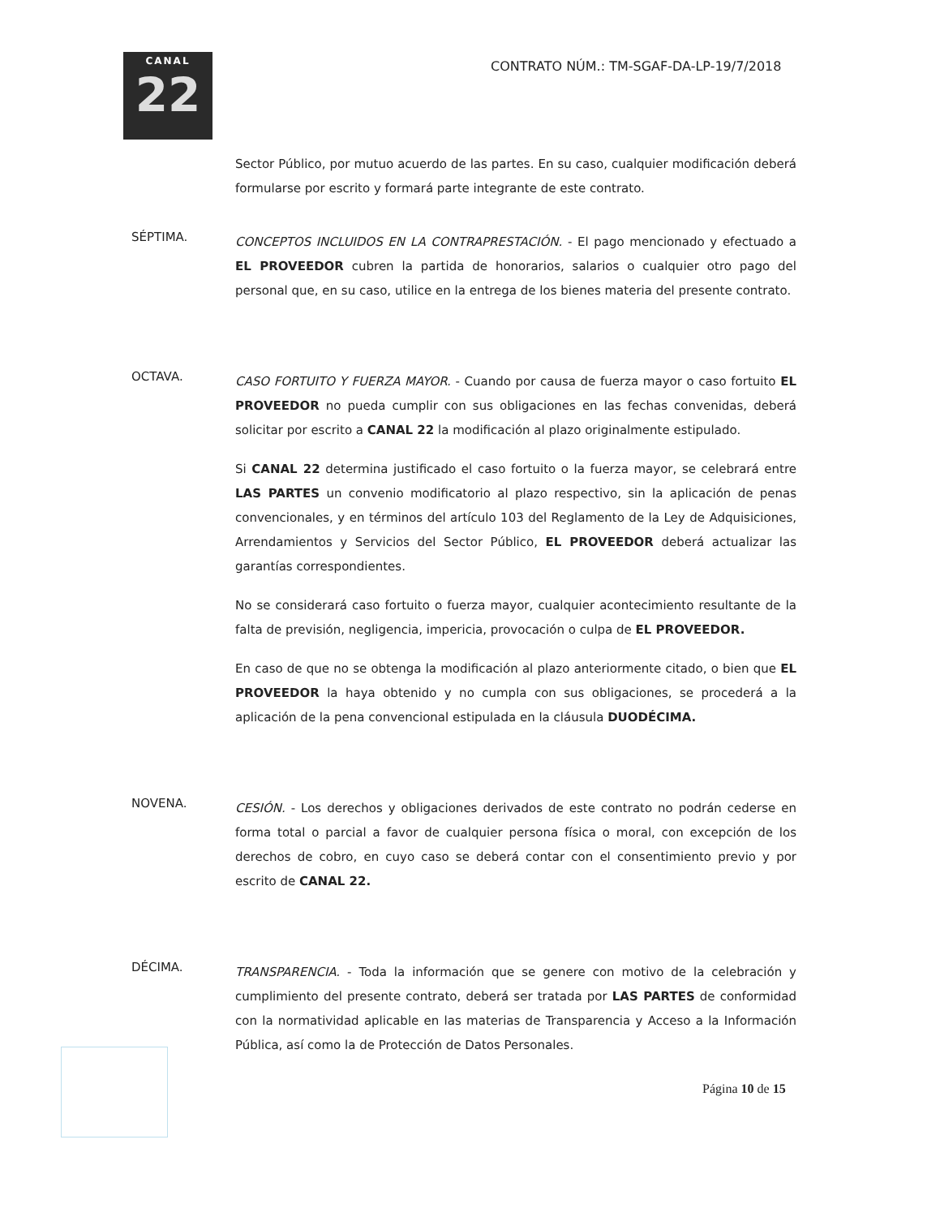CANAL
22
CONTRATO NÚM.: TM-SGAF-DA-LP-19/7/2018
Sector Público, por mutuo acuerdo de las partes. En su caso, cualquier modificación deberá formularse por escrito y formará parte integrante de este contrato.
SÉPTIMA.
CONCEPTOS INCLUIDOS EN LA CONTRAPRESTACIÓN. - El pago mencionado y efectuado a EL PROVEEDOR cubren la partida de honorarios, salarios o cualquier otro pago del personal que, en su caso, utilice en la entrega de los bienes materia del presente contrato.
OCTAVA.
CASO FORTUITO Y FUERZA MAYOR. - Cuando por causa de fuerza mayor o caso fortuito EL PROVEEDOR no pueda cumplir con sus obligaciones en las fechas convenidas, deberá solicitar por escrito a CANAL 22 la modificación al plazo originalmente estipulado.
Si CANAL 22 determina justificado el caso fortuito o la fuerza mayor, se celebrará entre LAS PARTES un convenio modificatorio al plazo respectivo, sin la aplicación de penas convencionales, y en términos del artículo 103 del Reglamento de la Ley de Adquisiciones, Arrendamientos y Servicios del Sector Público, EL PROVEEDOR deberá actualizar las garantías correspondientes.
No se considerará caso fortuito o fuerza mayor, cualquier acontecimiento resultante de la falta de previsión, negligencia, impericia, provocación o culpa de EL PROVEEDOR.
En caso de que no se obtenga la modificación al plazo anteriormente citado, o bien que EL PROVEEDOR la haya obtenido y no cumpla con sus obligaciones, se procederá a la aplicación de la pena convencional estipulada en la cláusula DUODÉCIMA.
NOVENA.
CESIÓN. - Los derechos y obligaciones derivados de este contrato no podrán cederse en forma total o parcial a favor de cualquier persona física o moral, con excepción de los derechos de cobro, en cuyo caso se deberá contar con el consentimiento previo y por escrito de CANAL 22.
DÉCIMA.
TRANSPARENCIA. - Toda la información que se genere con motivo de la celebración y cumplimiento del presente contrato, deberá ser tratada por LAS PARTES de conformidad con la normatividad aplicable en las materias de Transparencia y Acceso a la Información Pública, así como la de Protección de Datos Personales.
Página 10 de 15